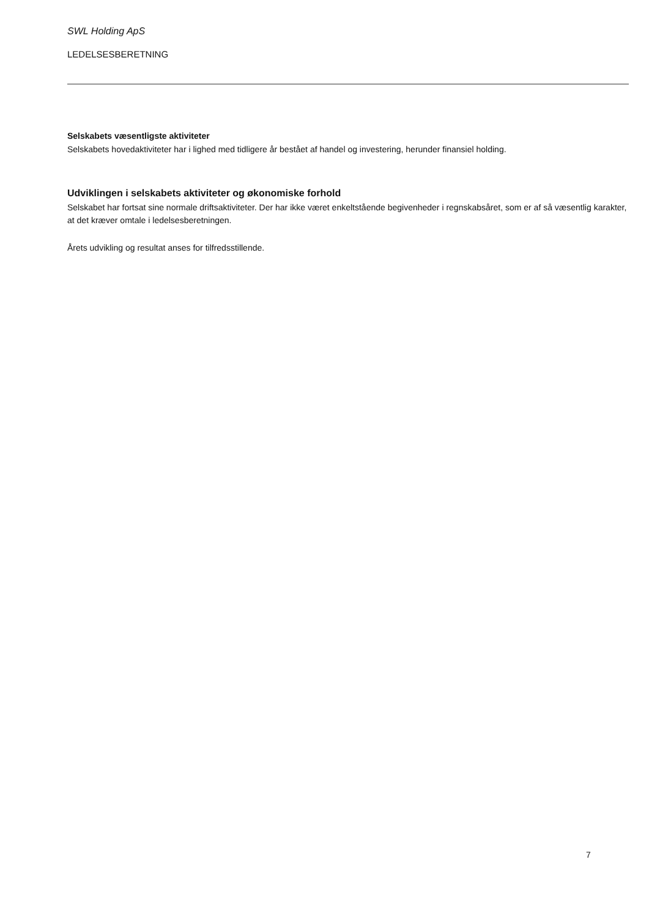SWL Holding ApS
LEDELSESBERETNING
Selskabets væsentligste aktiviteter
Selskabets hovedaktiviteter har i lighed med tidligere år bestået af handel og investering, herunder finansiel holding.
Udviklingen i selskabets aktiviteter og økonomiske forhold
Selskabet har fortsat sine normale driftsaktiviteter. Der har ikke været enkeltstående begivenheder i regnskabsåret, som er af så væsentlig karakter, at det kræver omtale i ledelsesberetningen.
Årets udvikling og resultat anses for tilfredsstillende.
7